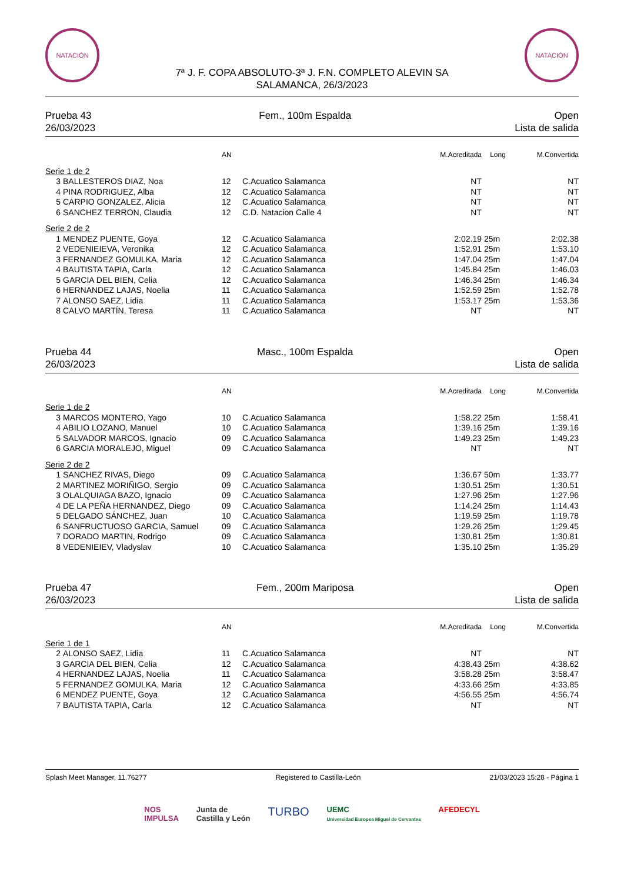NATACIÓN NATACIÓN
7ª J. F. COPA ABSOLUTO-3ª J. F.N. COMPLETO ALEVIN SA
SALAMANCA, 26/3/2023
Prueba 43
26/03/2023
Fem., 100m Espalda Open
Lista de salida
| | | AN | | M.Acreditada | Long | M.Convertida |
| --- | --- | --- | --- | --- | --- | --- |
| Serie 1 de 2 | | | | | | |
| 3 | BALLESTEROS DIAZ, Noa | 12 | C.Acuatico Salamanca | NT | | NT |
| 4 | PINA RODRIGUEZ, Alba | 12 | C.Acuatico Salamanca | NT | | NT |
| 5 | CARPIO GONZALEZ, Alicia | 12 | C.Acuatico Salamanca | NT | | NT |
| 6 | SANCHEZ TERRON, Claudia | 12 | C.D. Natacion Calle 4 | NT | | NT |
| Serie 2 de 2 | | | | | | |
| 1 | MENDEZ PUENTE, Goya | 12 | C.Acuatico Salamanca | 2:02.19 | 25m | 2:02.38 |
| 2 | VEDENIEIEVA, Veronika | 12 | C.Acuatico Salamanca | 1:52.91 | 25m | 1:53.10 |
| 3 | FERNANDEZ GOMULKA, Maria | 12 | C.Acuatico Salamanca | 1:47.04 | 25m | 1:47.04 |
| 4 | BAUTISTA TAPIA, Carla | 12 | C.Acuatico Salamanca | 1:45.84 | 25m | 1:46.03 |
| 5 | GARCIA DEL BIEN, Celia | 12 | C.Acuatico Salamanca | 1:46.34 | 25m | 1:46.34 |
| 6 | HERNANDEZ LAJAS, Noelia | 11 | C.Acuatico Salamanca | 1:52.59 | 25m | 1:52.78 |
| 7 | ALONSO SAEZ, Lidia | 11 | C.Acuatico Salamanca | 1:53.17 | 25m | 1:53.36 |
| 8 | CALVO MARTÍN, Teresa | 11 | C.Acuatico Salamanca | NT | | NT |
Prueba 44
26/03/2023
Masc., 100m Espalda Open
Lista de salida
| | | AN | | M.Acreditada | Long | M.Convertida |
| --- | --- | --- | --- | --- | --- | --- |
| Serie 1 de 2 | | | | | | |
| 3 | MARCOS MONTERO, Yago | 10 | C.Acuatico Salamanca | 1:58.22 | 25m | 1:58.41 |
| 4 | ABILIO LOZANO, Manuel | 10 | C.Acuatico Salamanca | 1:39.16 | 25m | 1:39.16 |
| 5 | SALVADOR MARCOS, Ignacio | 09 | C.Acuatico Salamanca | 1:49.23 | 25m | 1:49.23 |
| 6 | GARCIA MORALEJO, Miguel | 09 | C.Acuatico Salamanca | NT | | NT |
| Serie 2 de 2 | | | | | | |
| 1 | SANCHEZ RIVAS, Diego | 09 | C.Acuatico Salamanca | 1:36.67 | 50m | 1:33.77 |
| 2 | MARTINEZ MORIÑIGO, Sergio | 09 | C.Acuatico Salamanca | 1:30.51 | 25m | 1:30.51 |
| 3 | OLALQUIAGA BAZO, Ignacio | 09 | C.Acuatico Salamanca | 1:27.96 | 25m | 1:27.96 |
| 4 | DE LA PEÑA HERNANDEZ, Diego | 09 | C.Acuatico Salamanca | 1:14.24 | 25m | 1:14.43 |
| 5 | DELGADO SÁNCHEZ, Juan | 10 | C.Acuatico Salamanca | 1:19.59 | 25m | 1:19.78 |
| 6 | SANFRUCTUOSO GARCIA, Samuel | 09 | C.Acuatico Salamanca | 1:29.26 | 25m | 1:29.45 |
| 7 | DORADO MARTIN, Rodrigo | 09 | C.Acuatico Salamanca | 1:30.81 | 25m | 1:30.81 |
| 8 | VEDENIEIEV, Vladyslav | 10 | C.Acuatico Salamanca | 1:35.10 | 25m | 1:35.29 |
Prueba 47
26/03/2023
Fem., 200m Mariposa Open
Lista de salida
| | | AN | | M.Acreditada | Long | M.Convertida |
| --- | --- | --- | --- | --- | --- | --- |
| Serie 1 de 1 | | | | | | |
| 2 | ALONSO SAEZ, Lidia | 11 | C.Acuatico Salamanca | NT | | NT |
| 3 | GARCIA DEL BIEN, Celia | 12 | C.Acuatico Salamanca | 4:38.43 | 25m | 4:38.62 |
| 4 | HERNANDEZ LAJAS, Noelia | 11 | C.Acuatico Salamanca | 3:58.28 | 25m | 3:58.47 |
| 5 | FERNANDEZ GOMULKA, Maria | 12 | C.Acuatico Salamanca | 4:33.66 | 25m | 4:33.85 |
| 6 | MENDEZ PUENTE, Goya | 12 | C.Acuatico Salamanca | 4:56.55 | 25m | 4:56.74 |
| 7 | BAUTISTA TAPIA, Carla | 12 | C.Acuatico Salamanca | NT | | NT |
Splash Meet Manager, 11.76277 Registered to Castilla-León 21/03/2023 15:28 - Página 1
NOS
IMPULSA
Junta de
Castilla y León
TURBO
UEMC
Universidad Europea Miguel de Cervantes
AFEDECYL